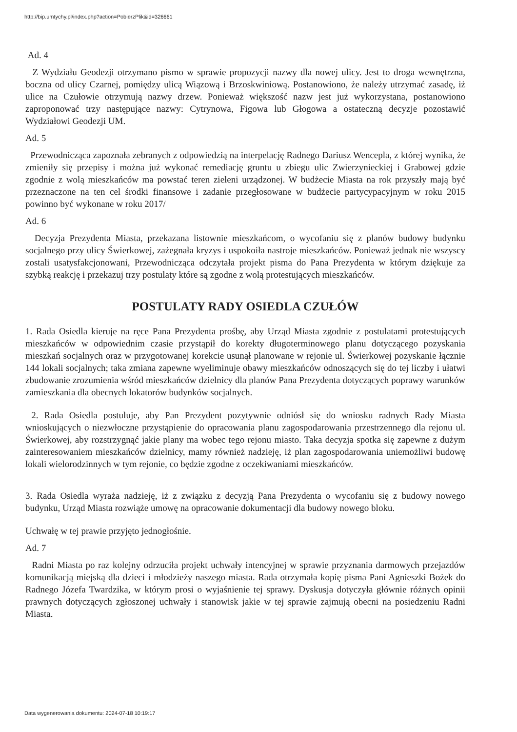http://bip.umtychy.pl/index.php?action=PobierzPlik&id=326661
Ad. 4
Z Wydziału Geodezji otrzymano pismo w sprawie propozycji nazwy dla nowej ulicy. Jest to droga wewnętrzna, boczna od ulicy Czarnej, pomiędzy ulicą Wiązową i Brzoskwiniową. Postanowiono, że należy utrzymać zasadę, iż ulice na Czułowie otrzymują nazwy drzew. Ponieważ większość nazw jest już wykorzystana, postanowiono zaproponować trzy następujące nazwy: Cytrynowa, Figowa lub Głogowa a ostateczną decyzje pozostawić Wydziałowi Geodezji UM.
Ad. 5
Przewodnicząca zapoznała zebranych z odpowiedzią na interpelację Radnego Dariusz Wencepla, z której wynika, że zmieniły się przepisy i można już wykonać remediację gruntu u zbiegu ulic Zwierzynieckiej i Grabowej gdzie zgodnie z wolą mieszkańców ma powstać teren zieleni urządzonej. W budżecie Miasta na rok przyszły mają być przeznaczone na ten cel środki finansowe i zadanie przegłosowane w budżecie partycypacyjnym w roku 2015 powinno być wykonane w roku 2017/
Ad. 6
Decyzja Prezydenta Miasta, przekazana listownie mieszkańcom, o wycofaniu się z planów budowy budynku socjalnego przy ulicy Świerkowej, zażegnała kryzys i uspokoiła nastroje mieszkańców. Ponieważ jednak nie wszyscy zostali usatysfakcjonowani, Przewodnicząca odczytała projekt pisma do Pana Prezydenta w którym dziękuje za szybką reakcję i przekazuj trzy postulaty które są zgodne z wolą protestujących mieszkańców.
POSTULATY RADY OSIEDLA CZUŁÓW
1. Rada Osiedla kieruje na ręce Pana Prezydenta prośbę, aby Urząd Miasta zgodnie z postulatami protestujących mieszkańców w odpowiednim czasie przystąpił do korekty długoterminowego planu dotyczącego pozyskania mieszkań socjalnych oraz w przygotowanej korekcie usunął planowane w rejonie ul. Świerkowej pozyskanie łącznie 144 lokali socjalnych; taka zmiana zapewne wyeliminuje obawy mieszkańców odnoszących się do tej liczby i ułatwi zbudowanie zrozumienia wśród mieszkańców dzielnicy dla planów Pana Prezydenta dotyczących poprawy warunków zamieszkania dla obecnych lokatorów budynków socjalnych.
2. Rada Osiedla postuluje, aby Pan Prezydent pozytywnie odniósł się do wniosku radnych Rady Miasta wnioskujących o niezwłoczne przystąpienie do opracowania planu zagospodarowania przestrzennego dla rejonu ul. Świerkowej, aby rozstrzygnąć jakie plany ma wobec tego rejonu miasto. Taka decyzja spotka się zapewne z dużym zainteresowaniem mieszkańców dzielnicy, mamy również nadzieję, iż plan zagospodarowania uniemożliwi budowę lokali wielorodzinnych w tym rejonie, co będzie zgodne z oczekiwaniami mieszkańców.
3. Rada Osiedla wyraża nadzieję, iż z związku z decyzją Pana Prezydenta o wycofaniu się z budowy nowego budynku, Urząd Miasta rozwiąże umowę na opracowanie dokumentacji dla budowy nowego bloku.
Uchwałę w tej prawie przyjęto jednogłośnie.
Ad. 7
Radni Miasta po raz kolejny odrzuciła projekt uchwały intencyjnej w sprawie przyznania darmowych przejazdów komunikacją miejską dla dzieci i młodzieży naszego miasta. Rada otrzymała kopię pisma Pani Agnieszki Bożek do Radnego Józefa Twardzika, w którym prosi o wyjaśnienie tej sprawy. Dyskusja dotyczyła głównie różnych opinii prawnych dotyczących zgłoszonej uchwały i stanowisk jakie w tej sprawie zajmują obecni na posiedzeniu Radni Miasta.
Data wygenerowania dokumentu: 2024-07-18 10:19:17